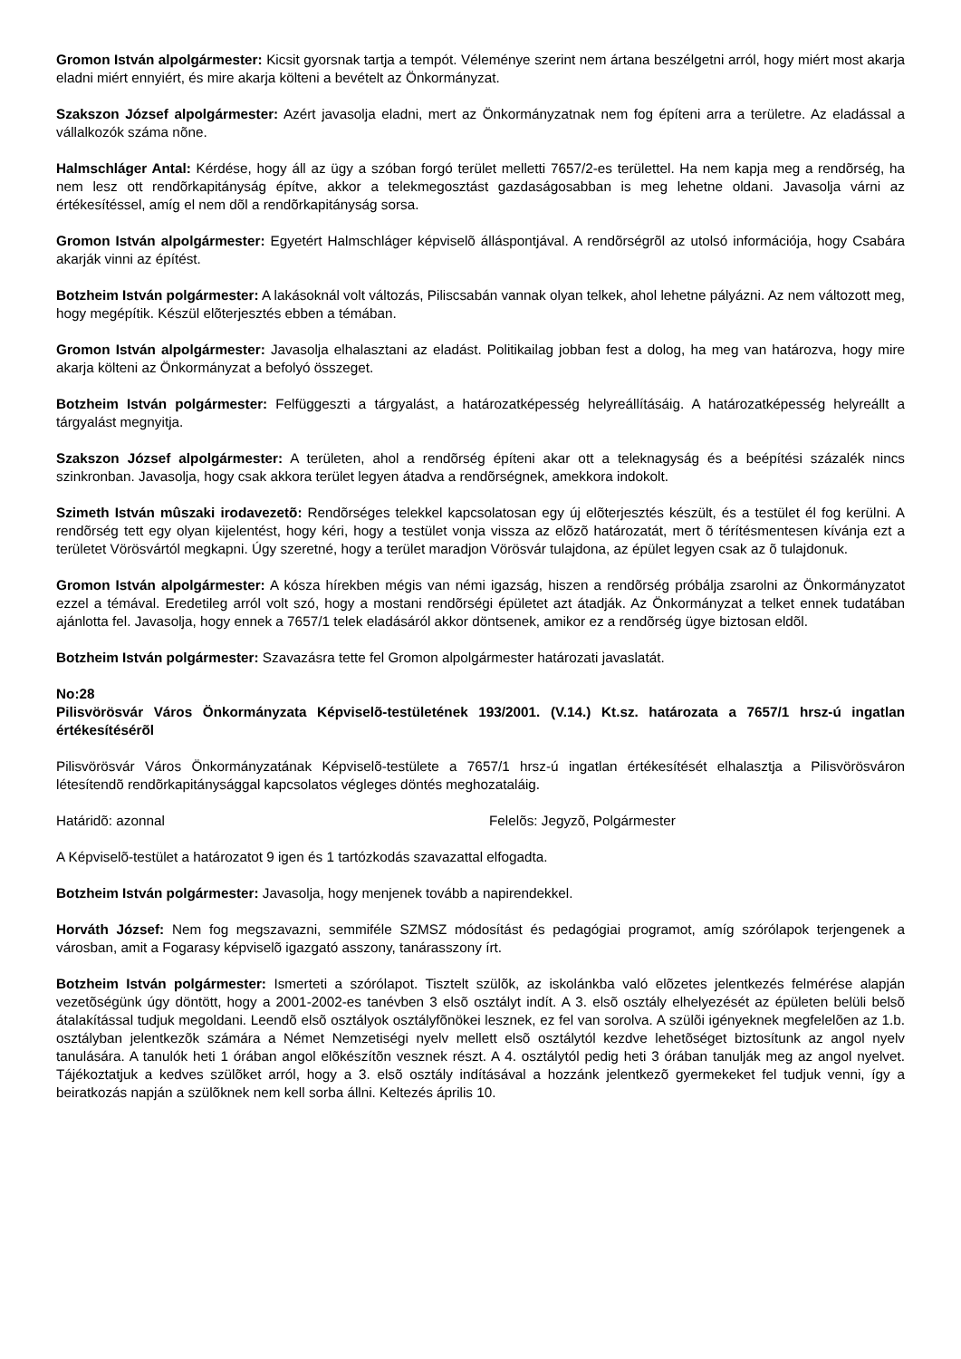Gromon István alpolgármester: Kicsit gyorsnak tartja a tempót. Véleménye szerint nem ártana beszélgetni arról, hogy miért most akarja eladni miért ennyiért, és mire akarja költeni a bevételt az Önkormányzat.
Szakszon József alpolgármester: Azért javasolja eladni, mert az Önkormányzatnak nem fog építeni arra a területre. Az eladással a vállalkozók száma nõne.
Halmschláger Antal: Kérdése, hogy áll az ügy a szóban forgó terület melletti 7657/2-es területtel. Ha nem kapja meg a rendõrség, ha nem lesz ott rendõrkapitányság építve, akkor a telekmegosztást gazdaságosabban is meg lehetne oldani. Javasolja várni az értékesítéssel, amíg el nem dõl a rendõrkapitányság sorsa.
Gromon István alpolgármester: Egyetért Halmschláger képviselõ álláspontjával. A rendõrségrõl az utolsó információja, hogy Csabára akarják vinni az építést.
Botzheim István polgármester: A lakásoknál volt változás, Piliscsabán vannak olyan telkek, ahol lehetne pályázni. Az nem változott meg, hogy megépítik. Készül elõterjesztés ebben a témában.
Gromon István alpolgármester: Javasolja elhalasztani az eladást. Politikailag jobban fest a dolog, ha meg van határozva, hogy mire akarja költeni az Önkormányzat a befolyó összeget.
Botzheim István polgármester: Felfüggeszti a tárgyalást, a határozatképesség helyreállításáig. A határozatképesség helyreállt a tárgyalást megnyitja.
Szakszon József alpolgármester: A területen, ahol a rendõrség építeni akar ott a teleknagyság és a beépítési százalék nincs szinkronban. Javasolja, hogy csak akkora terület legyen átadva a rendõrségnek, amekkora indokolt.
Szimeth István mûszaki irodavezetõ: Rendõrséges telekkel kapcsolatosan egy új elõterjesztés készült, és a testület él fog kerülni. A rendõrség tett egy olyan kijelentést, hogy kéri, hogy a testület vonja vissza az elõzõ határozatát, mert õ térítésmentesen kívánja ezt a területet Vörösvártól megkapni. Úgy szeretné, hogy a terület maradjon Vörösvár tulajdona, az épület legyen csak az õ tulajdonuk.
Gromon István alpolgármester: A kósza hírekben mégis van némi igazság, hiszen a rendõrség próbálja zsarolni az Önkormányzatot ezzel a témával. Eredetileg arról volt szó, hogy a mostani rendõrségi épületet azt átadják. Az Önkormányzat a telket ennek tudatában ajánlotta fel. Javasolja, hogy ennek a 7657/1 telek eladásáról akkor döntsenek, amikor ez a rendõrség ügye biztosan eldõl.
Botzheim István polgármester: Szavazásra tette fel Gromon alpolgármester határozati javaslatát.
No:28
Pilisvörösvár Város Önkormányzata Képviselõ-testületének 193/2001. (V.14.) Kt.sz. határozata a 7657/1 hrsz-ú ingatlan értékesítésérõl
Pilisvörösvár Város Önkormányzatának Képviselõ-testülete a 7657/1 hrsz-ú ingatlan értékesítését elhalasztja a Pilisvörösváron létesítendõ rendõrkapitánysággal kapcsolatos végleges döntés meghozataláig.
Határidõ: azonnal Felelõs: Jegyzõ, Polgármester
A Képviselõ-testület a határozatot 9 igen és 1 tartózkodás szavazattal elfogadta.
Botzheim István polgármester: Javasolja, hogy menjenek tovább a napirendekkel.
Horváth József: Nem fog megszavazni, semmiféle SZMSZ módosítást és pedagógiai programot, amíg szórólapok terjengenek a városban, amit a Fogarasy képviselõ igazgató asszony, tanárasszony írt.
Botzheim István polgármester: Ismerteti a szórólapot. Tisztelt szülõk, az iskolánkba való elõzetes jelentkezés felmérése alapján vezetõségünk úgy döntött, hogy a 2001-2002-es tanévben 3 elsõ osztályt indít. A 3. elsõ osztály elhelyezését az épületen belüli belsõ átalakítással tudjuk megoldani. Leendõ elsõ osztályok osztályfõnökei lesznek, ez fel van sorolva. A szülõi igényeknek megfelelõen az 1.b. osztályban jelentkezõk számára a Német Nemzetiségi nyelv mellett elsõ osztálytól kezdve lehetõséget biztosítunk az angol nyelv tanulására. A tanulók heti 1 órában angol elõkészítõn vesznek részt. A 4. osztálytól pedig heti 3 órában tanulják meg az angol nyelvet. Tájékoztatjuk a kedves szülõket arról, hogy a 3. elsõ osztály indításával a hozzánk jelentkezõ gyermekeket fel tudjuk venni, így a beiratkozás napján a szülõknek nem kell sorba állni. Keltezés április 10.